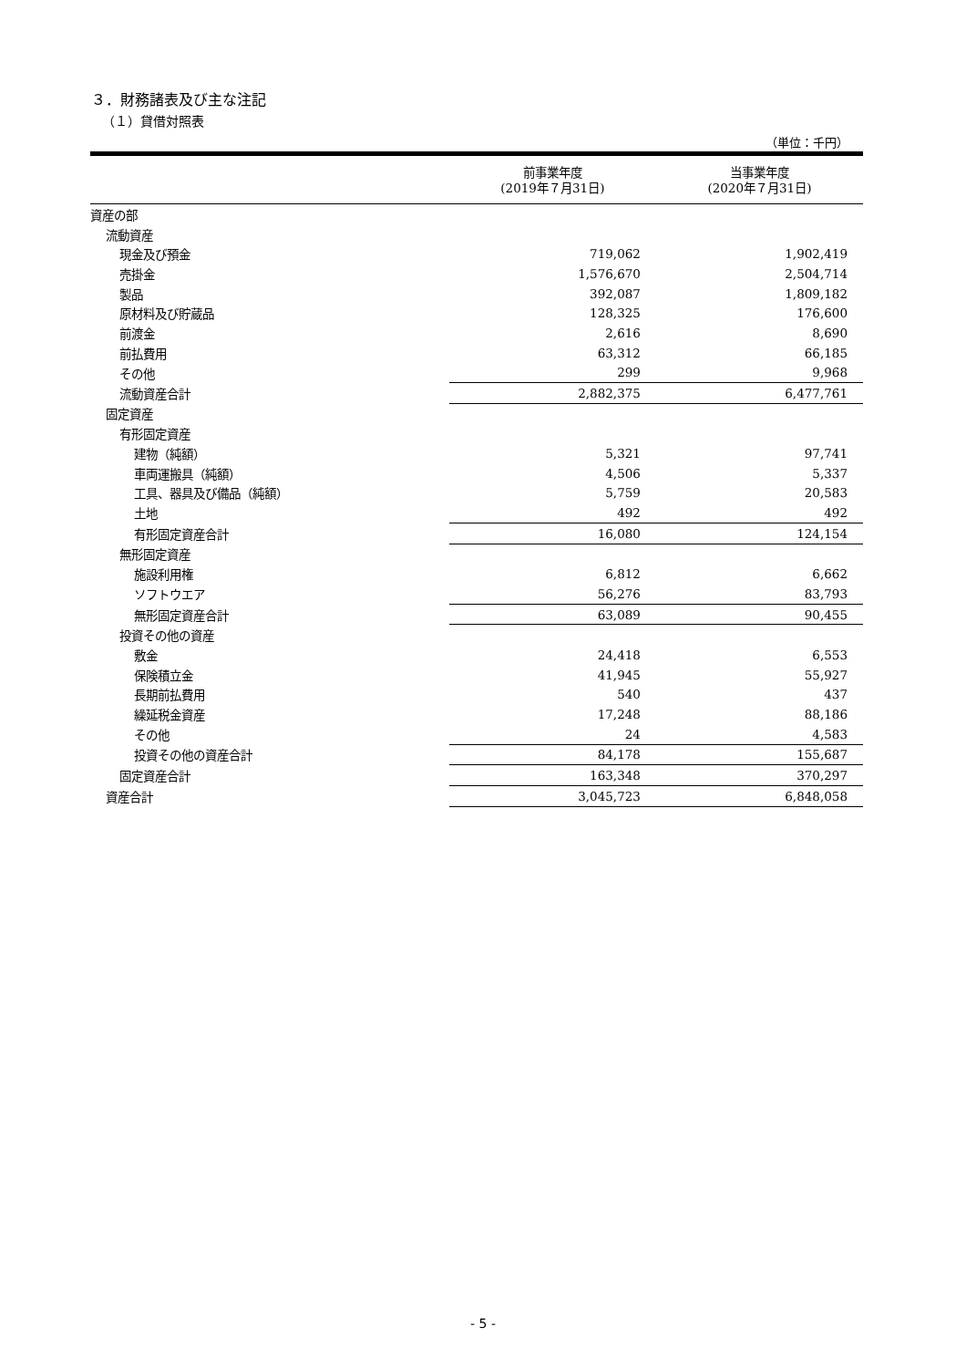３．財務諸表及び主な注記
（１）貸借対照表
（単位：千円）
| | 前事業年度 (2019年７月31日) | 当事業年度 (2020年７月31日) |
| --- | --- | --- |
| 資産の部 | | |
| 流動資産 | | |
| 現金及び預金 | 719,062 | 1,902,419 |
| 売掛金 | 1,576,670 | 2,504,714 |
| 製品 | 392,087 | 1,809,182 |
| 原材料及び貯蔵品 | 128,325 | 176,600 |
| 前渡金 | 2,616 | 8,690 |
| 前払費用 | 63,312 | 66,185 |
| その他 | 299 | 9,968 |
| 流動資産合計 | 2,882,375 | 6,477,761 |
| 固定資産 | | |
| 有形固定資産 | | |
| 建物（純額） | 5,321 | 97,741 |
| 車両運搬具（純額） | 4,506 | 5,337 |
| 工具、器具及び備品（純額） | 5,759 | 20,583 |
| 土地 | 492 | 492 |
| 有形固定資産合計 | 16,080 | 124,154 |
| 無形固定資産 | | |
| 施設利用権 | 6,812 | 6,662 |
| ソフトウエア | 56,276 | 83,793 |
| 無形固定資産合計 | 63,089 | 90,455 |
| 投資その他の資産 | | |
| 敷金 | 24,418 | 6,553 |
| 保険積立金 | 41,945 | 55,927 |
| 長期前払費用 | 540 | 437 |
| 繰延税金資産 | 17,248 | 88,186 |
| その他 | 24 | 4,583 |
| 投資その他の資産合計 | 84,178 | 155,687 |
| 固定資産合計 | 163,348 | 370,297 |
| 資産合計 | 3,045,723 | 6,848,058 |
- 5 -